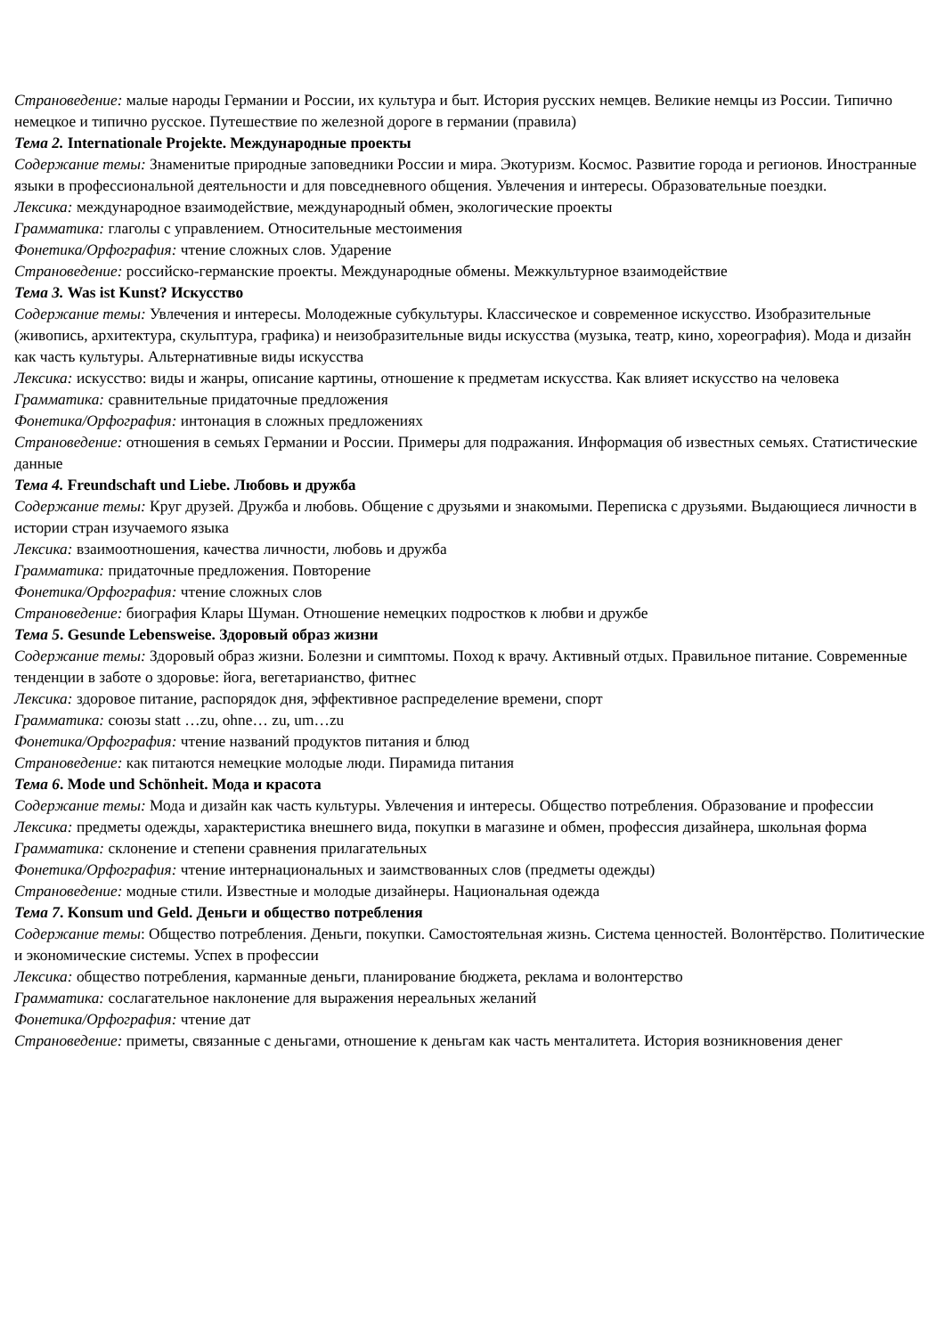Страноведение: малые народы Германии и России, их культура и быт. История русских немцев. Великие немцы из России. Типично немецкое и типично русское. Путешествие по железной дороге в германии (правила)
Тема 2. Internationale Projekte. Международные проекты
Содержание темы: Знаменитые природные заповедники России и мира. Экотуризм. Космос. Развитие города и регионов. Иностранные языки в профессиональной деятельности и для повседневного общения. Увлечения и интересы. Образовательные поездки.
Лексика: международное взаимодействие, международный обмен, экологические проекты
Грамматика: глаголы с управлением. Относительные местоимения
Фонетика/Орфография: чтение сложных слов. Ударение
Страноведение: российско-германские проекты. Международные обмены. Межкультурное взаимодействие
Тема 3. Was ist Kunst? Искусство
Содержание темы: Увлечения и интересы. Молодежные субкультуры. Классическое и современное искусство. Изобразительные (живопись, архитектура, скульптура, графика) и неизобразительные виды искусства (музыка, театр, кино, хореография). Мода и дизайн как часть культуры. Альтернативные виды искусства
Лексика: искусство: виды и жанры, описание картины, отношение к предметам искусства. Как влияет искусство на человека
Грамматика: сравнительные придаточные предложения
Фонетика/Орфография: интонация в сложных предложениях
Страноведение: отношения в семьях Германии и России. Примеры для подражания. Информация об известных семьях. Статистические данные
Тема 4. Freundschaft und Liebe. Любовь и дружба
Содержание темы: Круг друзей. Дружба и любовь. Общение с друзьями и знакомыми. Переписка с друзьями. Выдающиеся личности в истории стран изучаемого языка
Лексика: взаимоотношения, качества личности, любовь и дружба
Грамматика: придаточные предложения. Повторение
Фонетика/Орфография: чтение сложных слов
Страноведение: биография Клары Шуман. Отношение немецких подростков к любви и дружбе
Тема 5. Gesunde Lebensweise. Здоровый образ жизни
Содержание темы: Здоровый образ жизни. Болезни и симптомы. Поход к врачу. Активный отдых. Правильное питание. Современные тенденции в заботе о здоровье: йога, вегетарианство, фитнес
Лексика: здоровое питание, распорядок дня, эффективное распределение времени, спорт
Грамматика: союзы statt …zu, ohne… zu, um…zu
Фонетика/Орфография: чтение названий продуктов питания и блюд
Страноведение: как питаются немецкие молодые люди. Пирамида питания
Тема 6. Mode und Schönheit. Мода и красота
Содержание темы: Мода и дизайн как часть культуры. Увлечения и интересы. Общество потребления. Образование и профессии
Лексика: предметы одежды, характеристика внешнего вида, покупки в магазине и обмен, профессия дизайнера, школьная форма
Грамматика: склонение и степени сравнения прилагательных
Фонетика/Орфография: чтение интернациональных и заимствованных слов (предметы одежды)
Страноведение: модные стили. Известные и молодые дизайнеры. Национальная одежда
Тема 7. Konsum und Geld. Деньги и общество потребления
Содержание темы: Общество потребления. Деньги, покупки. Самостоятельная жизнь. Система ценностей. Волонтёрство. Политические и экономические системы. Успех в профессии
Лексика: общество потребления, карманные деньги, планирование бюджета, реклама и волонтерство
Грамматика: сослагательное наклонение для выражения нереальных желаний
Фонетика/Орфография: чтение дат
Страноведение: приметы, связанные с деньгами, отношение к деньгам как часть менталитета. История возникновения денег